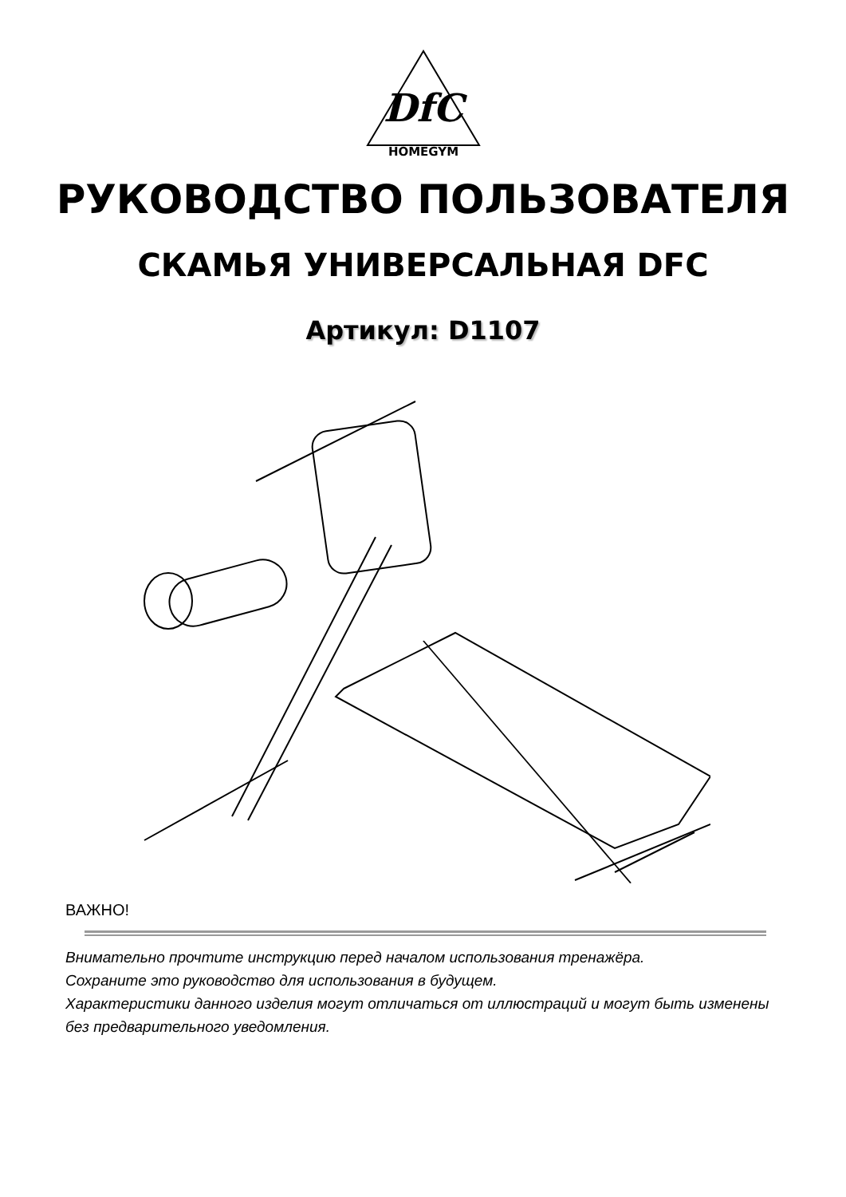DfC
HOMEGYM
РУКОВОДСТВО ПОЛЬЗОВАТЕЛЯ
СКАМЬЯ УНИВЕРСАЛЬНАЯ DFC
Артикул: D1107
ВАЖНО!
Внимательно прочтите инструкцию перед началом использования тренажёра.
Сохраните это руководство для использования в будущем.
Характеристики данного изделия могут отличаться от иллюстраций и могут быть изменены без предварительного уведомления.